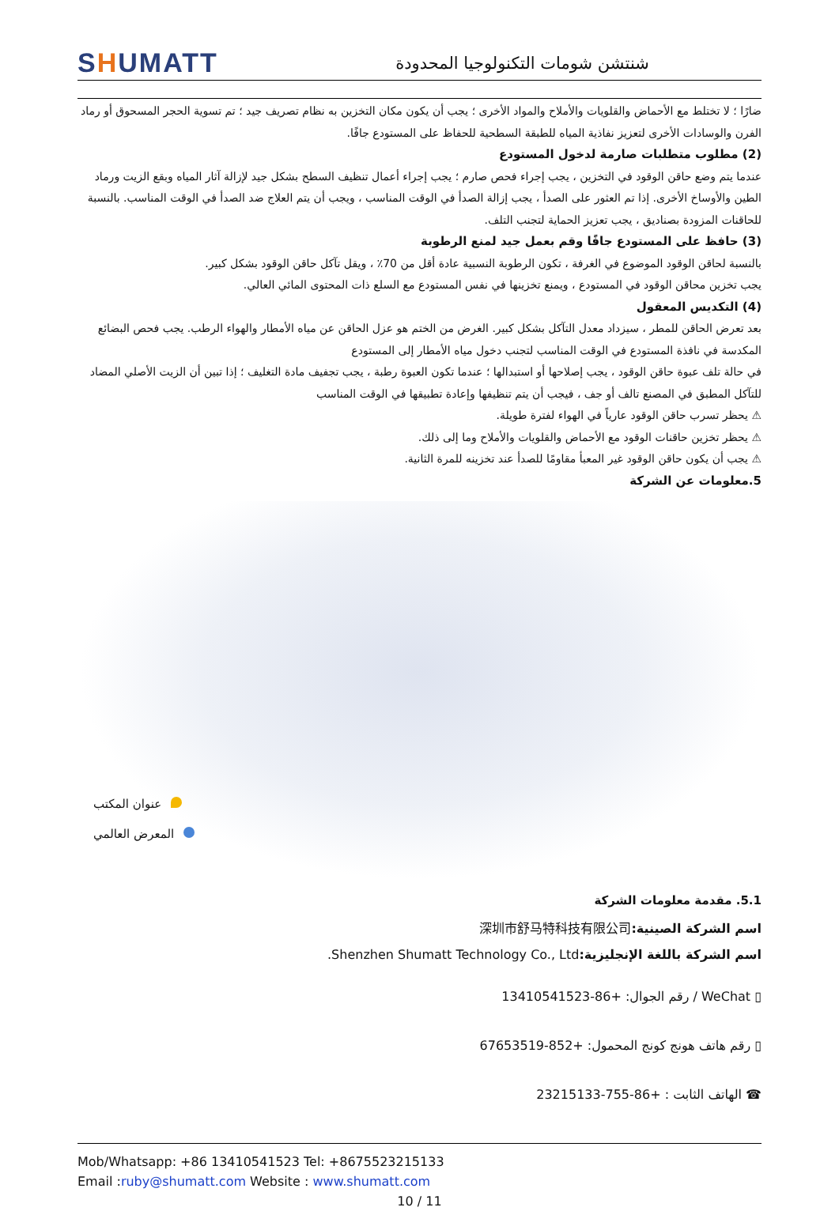SHUMATT
شنتشن شومات التكنولوجيا المحدودة
ضارًا ؛ لا تختلط مع الأحماض والقلويات والأملاح والمواد الأخرى ؛ يجب أن يكون مكان التخزين به نظام تصريف جيد ؛ تم تسوية الحجر المسحوق أو رماد الفرن والوسادات الأخرى لتعزيز نفاذية المياه للطبقة السطحية للحفاظ على المستودع جافًا.
(2) مطلوب متطلبات صارمة لدخول المستودع
عندما يتم وضع حاقن الوقود في التخزين ، يجب إجراء فحص صارم ؛ يجب إجراء أعمال تنظيف السطح بشكل جيد لإزالة آثار المياه وبقع الزيت ورماد الطين والأوساخ الأخرى. إذا تم العثور على الصدأ ، يجب إزالة الصدأ في الوقت المناسب ، ويجب أن يتم العلاج ضد الصدأ في الوقت المناسب. بالنسبة للحاقنات المزودة بصناديق ، يجب تعزيز الحماية لتجنب التلف.
(3) حافظ على المستودع جافًا وقم بعمل جيد لمنع الرطوبة
بالنسبة لحاقن الوقود الموضوع في الغرفة ، تكون الرطوبة النسبية عادة أقل من 70٪ ، ويقل تآكل حاقن الوقود بشكل كبير.
يجب تخزين محاقن الوقود في المستودع ، ويمنع تخزينها في نفس المستودع مع السلع ذات المحتوى المائي العالي.
(4) التكديس المعقول
بعد تعرض الحاقن للمطر ، سيزداد معدل التآكل بشكل كبير. الغرض من الختم هو عزل الحاقن عن مياه الأمطار والهواء الرطب. يجب فحص البضائع المكدسة في نافذة المستودع في الوقت المناسب لتجنب دخول مياه الأمطار إلى المستودع
في حالة تلف عبوة حاقن الوقود ، يجب إصلاحها أو استبدالها ؛ عندما تكون العبوة رطبة ، يجب تجفيف مادة التغليف ؛ إذا تبين أن الزيت الأصلي المضاد للتآكل المطبق في المصنع تالف أو جف ، فيجب أن يتم تنظيفها وإعادة تطبيقها في الوقت المناسب
⚠ يحظر تسرب حاقن الوقود عارياً في الهواء لفترة طويلة.
⚠ يحظر تخزين حاقنات الوقود مع الأحماض والقلويات والأملاح وما إلى ذلك.
⚠ يجب أن يكون حاقن الوقود غير المعبأ مقاومًا للصدأ عند تخزينه للمرة الثانية.
5.معلومات عن الشركة
عنوان المكتب
المعرض العالمي
5.1. مقدمة معلومات الشركة
اسم الشركة الصينية: 深圳市舒马特科技有限公司
اسم الشركة باللغة الإنجليزية: Shenzhen Shumatt Technology Co., Ltd.
▯ WeChat / رقم الجوال: +86-13410541523
▯ رقم هاتف هونج كونج المحمول: +852-67653519
☎ الهاتف الثابت : +86-755-23215133
Mob/Whatsapp: +86 13410541523 Tel: +8675523215133
Email :ruby@shumatt.com Website : www.shumatt.com
10 / 11